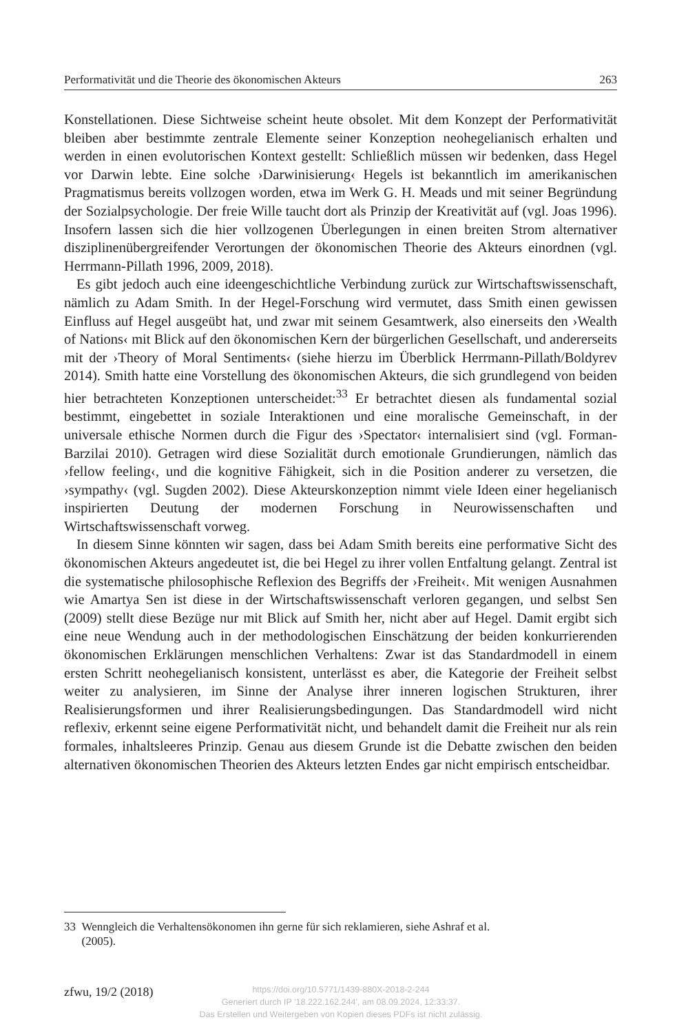Performativität und die Theorie des ökonomischen Akteurs 263
Konstellationen. Diese Sichtweise scheint heute obsolet. Mit dem Konzept der Performativität bleiben aber bestimmte zentrale Elemente seiner Konzeption neohegelianisch erhalten und werden in einen evolutorischen Kontext gestellt: Schließlich müssen wir bedenken, dass Hegel vor Darwin lebte. Eine solche ›Darwinisierung‹ Hegels ist bekanntlich im amerikanischen Pragmatismus bereits vollzogen worden, etwa im Werk G. H. Meads und mit seiner Begründung der Sozialpsychologie. Der freie Wille taucht dort als Prinzip der Kreativität auf (vgl. Joas 1996). Insofern lassen sich die hier vollzogenen Überlegungen in einen breiten Strom alternativer disziplinenübergreifender Verortungen der ökonomischen Theorie des Akteurs einordnen (vgl. Herrmann-Pillath 1996, 2009, 2018).
Es gibt jedoch auch eine ideengeschichtliche Verbindung zurück zur Wirtschaftswissenschaft, nämlich zu Adam Smith. In der Hegel-Forschung wird vermutet, dass Smith einen gewissen Einfluss auf Hegel ausgeübt hat, und zwar mit seinem Gesamtwerk, also einerseits den ›Wealth of Nations‹ mit Blick auf den ökonomischen Kern der bürgerlichen Gesellschaft, und andererseits mit der ›Theory of Moral Sentiments‹ (siehe hierzu im Überblick Herrmann-Pillath/Boldyrev 2014). Smith hatte eine Vorstellung des ökonomischen Akteurs, die sich grundlegend von beiden hier betrachteten Konzeptionen unterscheidet:<sup>33</sup> Er betrachtet diesen als fundamental sozial bestimmt, eingebettet in soziale Interaktionen und eine moralische Gemeinschaft, in der universale ethische Normen durch die Figur des ›Spectator‹ internalisiert sind (vgl. Forman-Barzilai 2010). Getragen wird diese Sozialität durch emotionale Grundierungen, nämlich das ›fellow feeling‹, und die kognitive Fähigkeit, sich in die Position anderer zu versetzen, die ›sympathy‹ (vgl. Sugden 2002). Diese Akteurskonzeption nimmt viele Ideen einer hegelianisch inspirierten Deutung der modernen Forschung in Neurowissenschaften und Wirtschaftswissenschaft vorweg.
In diesem Sinne könnten wir sagen, dass bei Adam Smith bereits eine performative Sicht des ökonomischen Akteurs angedeutet ist, die bei Hegel zu ihrer vollen Entfaltung gelangt. Zentral ist die systematische philosophische Reflexion des Begriffs der ›Freiheit‹. Mit wenigen Ausnahmen wie Amartya Sen ist diese in der Wirtschaftswissenschaft verloren gegangen, und selbst Sen (2009) stellt diese Bezüge nur mit Blick auf Smith her, nicht aber auf Hegel. Damit ergibt sich eine neue Wendung auch in der methodologischen Einschätzung der beiden konkurrierenden ökonomischen Erklärungen menschlichen Verhaltens: Zwar ist das Standardmodell in einem ersten Schritt neohegelianisch konsistent, unterlässt es aber, die Kategorie der Freiheit selbst weiter zu analysieren, im Sinne der Analyse ihrer inneren logischen Strukturen, ihrer Realisierungsformen und ihrer Realisierungsbedingungen. Das Standardmodell wird nicht reflexiv, erkennt seine eigene Performativität nicht, und behandelt damit die Freiheit nur als rein formales, inhaltsleeres Prinzip. Genau aus diesem Grunde ist die Debatte zwischen den beiden alternativen ökonomischen Theorien des Akteurs letzten Endes gar nicht empirisch entscheidbar.
33 Wenngleich die Verhaltensökonomen ihn gerne für sich reklamieren, siehe Ashraf et al.
(2005).
zfwu, 19/2 (2018)
https://doi.org/10.5771/1439-880X-2018-2-244
Generiert durch IP '18.222.162.244', am 08.09.2024, 12:33:37.
Das Erstellen und Weitergeben von Kopien dieses PDFs ist nicht zulässig.